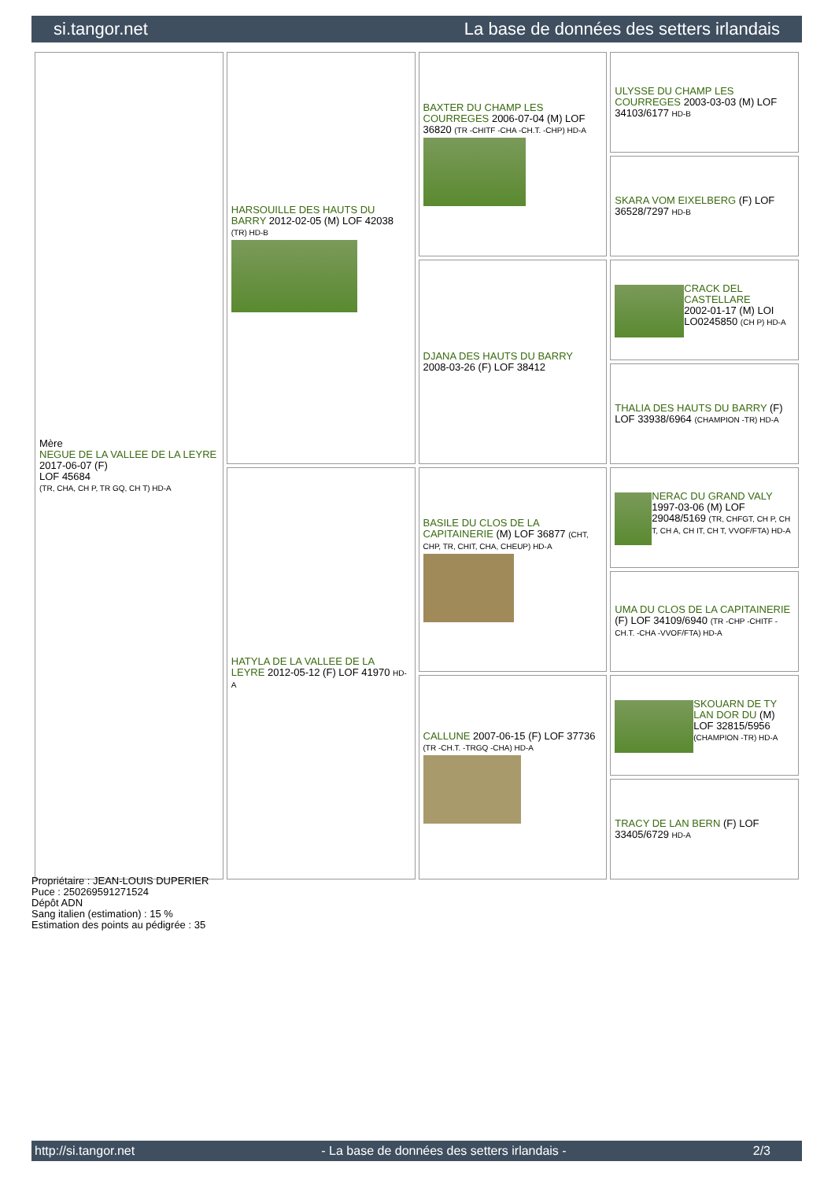si.tangor.net La base de données des setters irlandais
| Mère NEGUE DE LA VALLEE DE LA LEYRE 2017-06-07 (F) LOF 45684 (TR, CHA, CH P, TR GQ, CH T) HD-A | HARSOUILLE DES HAUTS DU BARRY 2012-02-05 (M) LOF 42038 (TR) HD-B | BAXTER DU CHAMP LES COURREGES 2006-07-04 (M) LOF 36820 (TR -CHITF -CHA -CH.T. -CHP) HD-A | ULYSSE DU CHAMP LES COURREGES 2003-03-03 (M) LOF 34103/6177 HD-B |
| | | | SKARA VOM EIXELBERG (F) LOF 36528/7297 HD-B |
| | | DJANA DES HAUTS DU BARRY 2008-03-26 (F) LOF 38412 | CRACK DEL CASTELLARE 2002-01-17 (M) LOI LO0245850 (CH P) HD-A |
| | | | THALIA DES HAUTS DU BARRY (F) LOF 33938/6964 (CHAMPION -TR) HD-A |
| | HATYLA DE LA VALLEE DE LA LEYRE 2012-05-12 (F) LOF 41970 HD-A | BASILE DU CLOS DE LA CAPITAINERIE (M) LOF 36877 (CHT, CHP, TR, CHIT, CHA, CHEUP) HD-A | NERAC DU GRAND VALY 1997-03-06 (M) LOF 29048/5169 (TR, CHFGT, CH P, CH T, CH A, CH IT, CH T, VVOF/FTA) HD-A |
| | | | UMA DU CLOS DE LA CAPITAINERIE (F) LOF 34109/6940 (TR -CHP -CHITF -CH.T. -CHA -VVOF/FTA) HD-A |
| | | CALLUNE 2007-06-15 (F) LOF 37736 (TR -CH.T. -TRGQ -CHA) HD-A | SKOUARN DE TY LAN DOR DU (M) LOF 32815/5956 (CHAMPION -TR) HD-A |
| | | | TRACY DE LAN BERN (F) LOF 33405/6729 HD-A |
Propriétaire : JEAN-LOUIS DUPERIER
Puce : 250269591271524
Dépôt ADN
Sang italien (estimation) : 15 %
Estimation des points au pédigrée : 35
http://si.tangor.net - La base de données des setters irlandais - 2/3